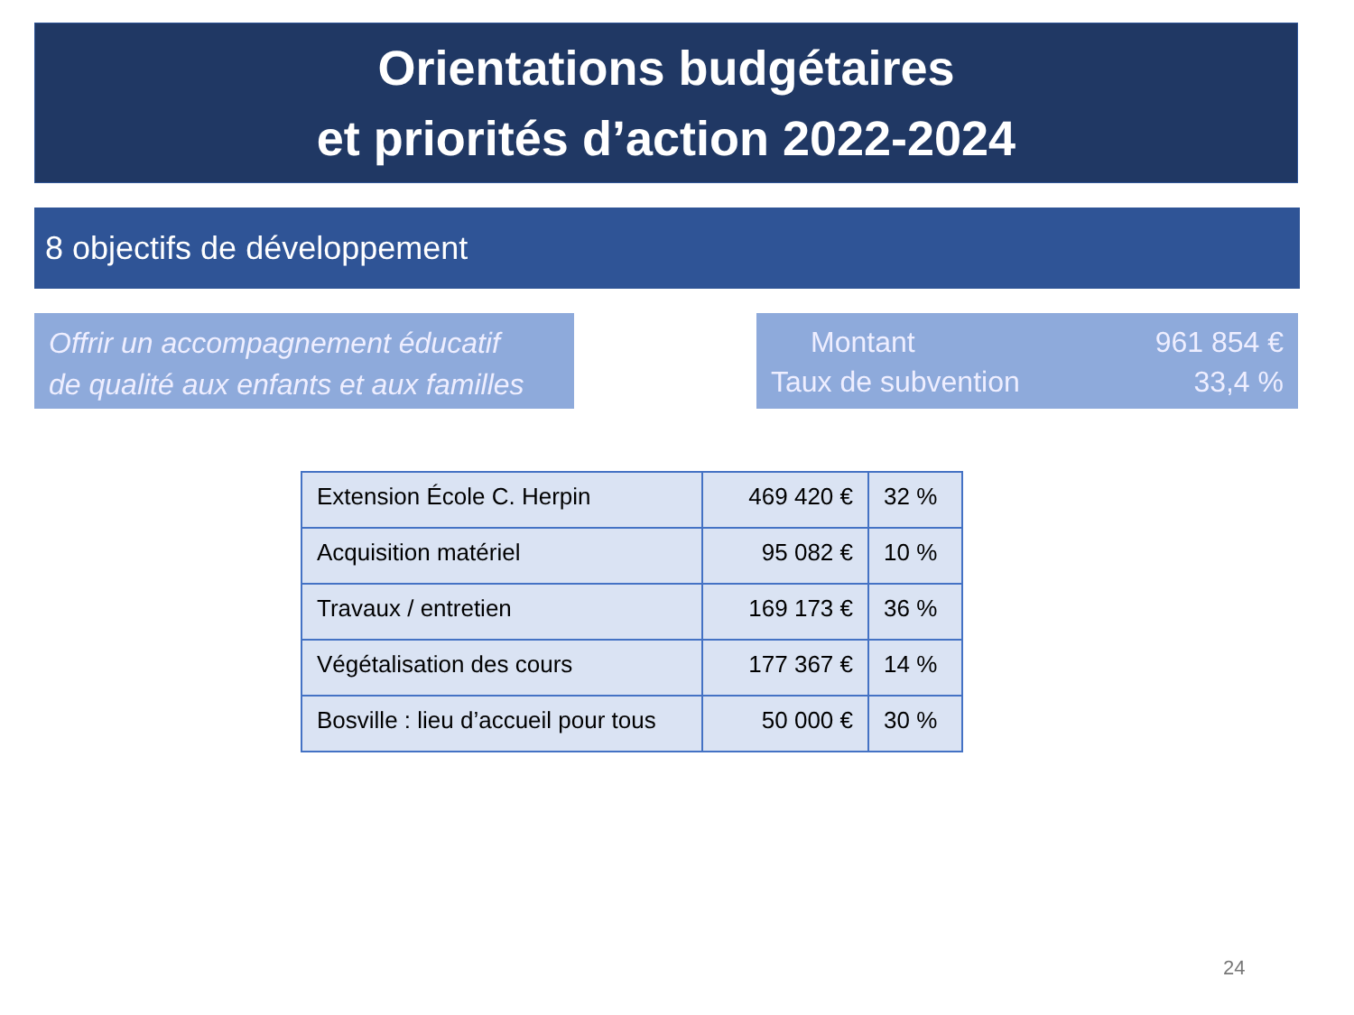Orientations budgétaires
et priorités d’action 2022-2024
8 objectifs de développement
Offrir un accompagnement éducatif
de qualité aux enfants et aux familles
| Montant | 961 854 € |
| Taux de subvention | 33,4 % |
| Extension École C. Herpin | 469 420 € | 32 % |
| Acquisition matériel | 95 082 € | 10 % |
| Travaux / entretien | 169 173 € | 36 % |
| Végétalisation des cours | 177 367 € | 14 % |
| Bosville : lieu d’accueil pour tous | 50 000 € | 30 % |
24